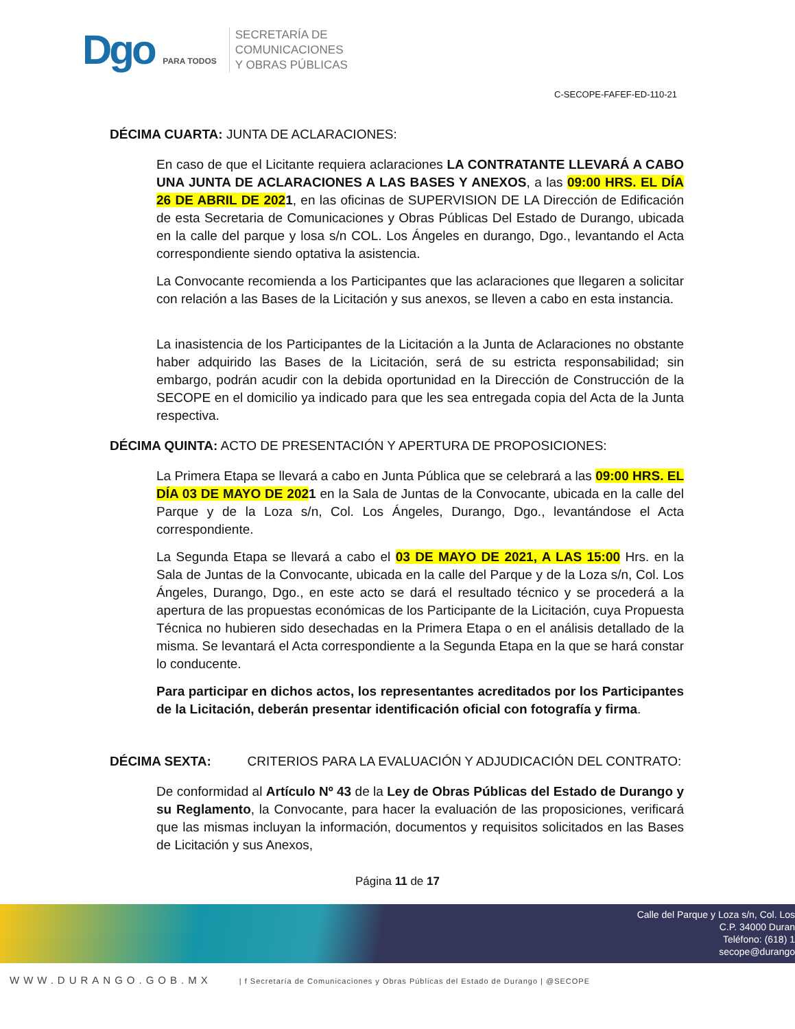Dgo PARA TODOS
SECRETARÍA DE
COMUNICACIONES
Y OBRAS PÚBLICAS
C-SECOPE-FAFEF-ED-110-21
DÉCIMA CUARTA: JUNTA DE ACLARACIONES:
En caso de que el Licitante requiera aclaraciones LA CONTRATANTE LLEVARÁ A CABO UNA JUNTA DE ACLARACIONES A LAS BASES Y ANEXOS, a las 09:00 HRS. EL DÍA 26 DE ABRIL DE 2021, en las oficinas de SUPERVISION DE LA Dirección de Edificación de esta Secretaria de Comunicaciones y Obras Públicas Del Estado de Durango, ubicada en la calle del parque y losa s/n COL. Los Ángeles en durango, Dgo., levantando el Acta correspondiente siendo optativa la asistencia.
La Convocante recomienda a los Participantes que las aclaraciones que llegaren a solicitar con relación a las Bases de la Licitación y sus anexos, se lleven a cabo en esta instancia.
La inasistencia de los Participantes de la Licitación a la Junta de Aclaraciones no obstante haber adquirido las Bases de la Licitación, será de su estricta responsabilidad; sin embargo, podrán acudir con la debida oportunidad en la Dirección de Construcción de la SECOPE en el domicilio ya indicado para que les sea entregada copia del Acta de la Junta respectiva.
DÉCIMA QUINTA: ACTO DE PRESENTACIÓN Y APERTURA DE PROPOSICIONES:
La Primera Etapa se llevará a cabo en Junta Pública que se celebrará a las 09:00 HRS. EL DÍA 03 DE MAYO DE 2021 en la Sala de Juntas de la Convocante, ubicada en la calle del Parque y de la Loza s/n, Col. Los Ángeles, Durango, Dgo., levantándose el Acta correspondiente.
La Segunda Etapa se llevará a cabo el 03 DE MAYO DE 2021, A LAS 15:00 Hrs. en la Sala de Juntas de la Convocante, ubicada en la calle del Parque y de la Loza s/n, Col. Los Ángeles, Durango, Dgo., en este acto se dará el resultado técnico y se procederá a la apertura de las propuestas económicas de los Participante de la Licitación, cuya Propuesta Técnica no hubieren sido desechadas en la Primera Etapa o en el análisis detallado de la misma. Se levantará el Acta correspondiente a la Segunda Etapa en la que se hará constar lo conducente.
Para participar en dichos actos, los representantes acreditados por los Participantes de la Licitación, deberán presentar identificación oficial con fotografía y firma.
DÉCIMA SEXTA: CRITERIOS PARA LA EVALUACIÓN Y ADJUDICACIÓN DEL CONTRATO:
De conformidad al Artículo Nº 43 de la Ley de Obras Públicas del Estado de Durango y su Reglamento, la Convocante, para hacer la evaluación de las proposiciones, verificará que las mismas incluyan la información, documentos y requisitos solicitados en las Bases de Licitación y sus Anexos,
Página 11 de 17
Calle del Parque y Loza s/n, Col. Los
C.P. 34000 Duran
Teléfono: (618) 1
secope@durango
WWW.DURANGO.GOB.MX | f Secretaría de Comunicaciones y Obras Públicas del Estado de Durango | @SECOPE